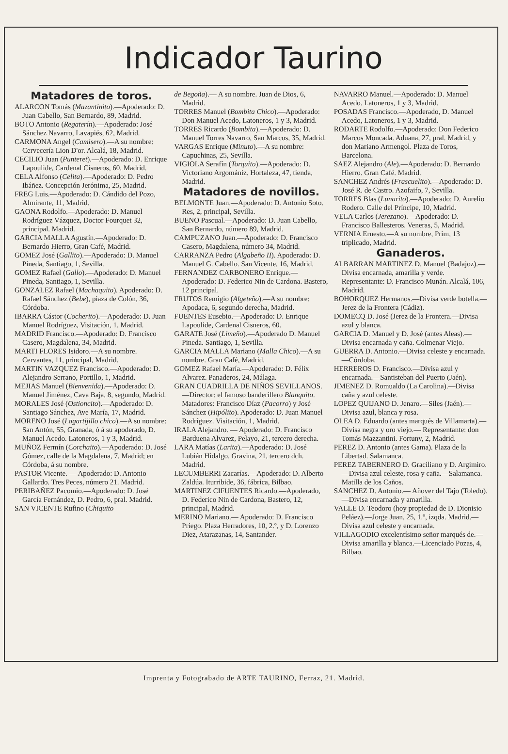Indicador Taurino
Matadores de toros.
ALARCON Tomás (Mazantinito).—Apoderado: D. Juan Cabello, San Bernardo, 89, Madrid.
BOTO Antonio (Regaterín).—Apoderado: José Sánchez Navarro, Lavapiés, 62, Madrid.
CARMONA Angel (Camisero).—A su nombre: Cervecería Lion D'or. Alcalá, 18, Madrid.
CECILIO Juan (Punteret).—Apoderado: D. Enrique Lapoulide, Cardenal Cisneros, 60, Madrid.
CELA Alfonso (Celita).—Apoderado: D. Pedro Ibáñez. Concepción Jerónima, 25, Madrid.
FREG Luis.—Apoderado: D. Cándido del Pozo, Almirante, 11, Madrid.
GAONA Rodolfo.—Apoderado: D. Manuel Rodríguez Vázquez, Doctor Fourquet 32, principal. Madrid.
GARCIA MALLA Agustín.—Apoderado: D. Bernardo Hierro, Gran Café, Madrid.
GOMEZ José (Gallito).—Apoderado: D. Manuel Pineda, Santiago, 1, Sevilla.
GOMEZ Rafael (Gallo).—Apoderado: D. Manuel Pineda, Santiago, 1, Sevilla.
GONZALEZ Rafael (Machaquito). Apoderado: D. Rafael Sánchez (Bebe), piaza de Colón, 36, Córdoba.
IBARRA Cástor (Cocherito).—Apoderado: D. Juan Manuel Rodríguez, Visitación, 1, Madrid.
MADRID Francisco.—Apoderado: D. Francisco Casero, Magdalena, 34, Madrid.
MARTI FLORES Isidoro.—A su nombre. Cervantes, 11, principal, Madrid.
MARTIN VAZQUEZ Francisco.—Apoderado: D. Alejandro Serrano, Portillo, 1, Madrid.
MEJIAS Manuel (Bienvenida).—Apoderado: D. Manuel Jiménez, Cava Baja, 8, segundo, Madrid.
MORALES José (Ostioncito).—Apoderado: D. Santiago Sánchez, Ave María, 17, Madrid.
MORENO José (Lagartijillo chico).—A su nombre: San Antón, 55, Granada, ó á su apoderado, D. Manuel Acedo. Latoneros, 1 y 3, Madrid.
MUÑOZ Fermín (Corchaito).—Apoderado: D. José Gómez, calle de la Magdalena, 7, Madrid; en Córdoba, á su nombre.
PASTOR Vicente. — Apoderado: D. Antonio Gallardo. Tres Peces, número 21. Madrid.
PERIBAÑEZ Pacomio.—Apoderado: D. José García Fernández, D. Pedro, 6, pral. Madrid.
SAN VICENTE Rufino (Chiquito
de Begoña).— A su nombre. Juan de Dios, 6, Madrid.
TORRES Manuel (Bombita Chico).—Apoderado: Don Manuel Acedo, Latoneros, 1 y 3, Madrid.
TORRES Ricardo (Bombita).—Apoderado: D. Manuel Torres Navarro, San Marcos, 35, Madrid.
VARGAS Enrique (Minuto).—A su nombre: Capuchinas, 25, Sevilla.
VIGIOLA Serafín (Torquito).—Apoderado: D. Victoriano Argomániz. Hortaleza, 47, tienda, Madrid.
Matadores de novillos.
BELMONTE Juan.—Apoderado: D. Antonio Soto. Res, 2, principal, Sevilla.
BUENO Pascual.—Apoderado: D. Juan Cabello, San Bernardo, número 89, Madrid.
CAMPUZANO Juan.—Apoderado: D. Francisco Casero, Magdalena, número 34, Madrid.
CARRANZA Pedro (Algabeño II). Apoderado: D. Manuel G. Cabello. San Vicente, 16, Madrid.
FERNANDEZ CARBONERO Enrique.—Apoderado: D. Federico Nin de Cardona. Bastero, 12 principal.
FRUTOS Remigio (Algeteño).—A su nombre: Apodaca, 6, segundo derecha, Madrid.
FUENTES Eusebio.—Apoderado: D. Enrique Lapoulide, Cardenal Cisneros, 60.
GARATE José (Limeño).—Apoderado D. Manuel Pineda. Santiago, 1, Sevilla.
GARCIA MALLA Mariano (Malla Chico).—A su nombre. Gran Café, Madrid.
GOMEZ Rafael María.—Apoderado: D. Félix Alvarez. Panaderos, 24, Málaga.
GRAN CUADRILLA DE NIÑOS SEVILLANOS.—Director: el famoso banderillero Blanquito. Matadores: Francisco Díaz (Pacorro) y José Sánchez (Hipólito). Apoderado: D. Juan Manuel Rodríguez. Visitación, 1, Madrid.
IRALA Alejandro. — Apoderado: D. Francisco Barduena Alvarez, Pelayo, 21, tercero derecha.
LARA Matías (Larita).—Apoderado: D. José Lubián Hidalgo. Gravina, 21, tercero dch. Madrid.
LECUMBERRI Zacarías.—Apoderado: D. Alberto Zaldúa. Iturribide, 36, fábrica, Bilbao.
MARTINEZ CIFUENTES Ricardo.—Apoderado, D. Federico Nin de Cardona, Bastero, 12, principal, Madrid.
MERINO Mariano.— Apoderado: D. Francisco Priego. Plaza Herradores, 10, 2.º, y D. Lorenzo Diez, Atarazanas, 14, Santander.
NAVARRO Manuel.—Apoderado: D. Manuel Acedo. Latoneros, 1 y 3, Madrid.
POSADAS Francisco.—Apoderado, D. Manuel Acedo, Latoneros, 1 y 3, Madrid.
RODARTE Rodolfo.—Apoderado: Don Federico Marcos Moncada. Aduana, 27, pral. Madrid, y don Mariano Armengol. Plaza de Toros, Barcelona.
SAEZ Alejandro (Ale).—Apoderado: D. Bernardo Hierro. Gran Café. Madrid.
SANCHEZ Andrés (Frascuelito).—Apoderado: D. José R. de Castro. Azofaifo, 7, Sevilla.
TORRES Blas (Lunarito).—Apoderado: D. Aurelio Rodero. Calle del Príncipe, 10, Madrid.
VELA Carlos (Jerezano).—Apoderado: D. Francisco Ballesteros. Veneras, 5, Madrid.
VERNIA Ernesto.—A su nombre, Prim, 13 triplicado, Madrid.
Ganaderos.
ALBARRAN MARTINEZ D. Manuel (Badajoz).—Divisa encarnada, amarilla y verde. Representante: D. Francisco Munán. Alcalá, 106, Madrid.
BOHORQUEZ Hermanos.—Divisa verde botella.—Jerez de la Frontera (Cádiz).
DOMECQ D. José (Jerez de la Frontera.—Divisa azul y blanca.
GARCIA D. Manuel y D. José (antes Aleas).—Divisa encarnada y caña. Colmenar Viejo.
GUERRA D. Antonio.—Divisa celeste y encarnada.—Córdoba.
HERREROS D. Francisco.—Divisa azul y encarnada.—Santisteban del Puerto (Jaén).
JIMENEZ D. Romualdo (La Carolina).—Divisa caña y azul celeste.
LOPEZ QUIJANO D. Jenaro.—Siles (Jaén).—Divisa azul, blanca y rosa.
OLEA D. Eduardo (antes marqués de Villamarta).—Divisa negra y oro viejo.— Representante: don Tomás Mazzantini. Fortuny, 2, Madrid.
PEREZ D. Antonio (antes Gama). Plaza de la Libertad. Salamanca.
PEREZ TABERNERO D. Graciliano y D. Argimiro.—Divisa azul celeste, rosa y caña.—Salamanca. Matilla de los Caños.
SANCHEZ D. Antonio.— Añover del Tajo (Toledo).—Divisa encarnada y amarilla.
VALLE D. Teodoro (hoy propiedad de D. Dionisio Peláez).—Jorge Juan, 25, 1.º, izqda. Madrid.—Divisa azul celeste y encarnada.
VILLAGODIO excelentísimo señor marqués de.—Divisa amarilla y blanca.—Licenciado Pozas, 4, Bilbao.
Imprenta y Fotograbado de ARTE TAURINO, Ferraz, 21. Madrid.